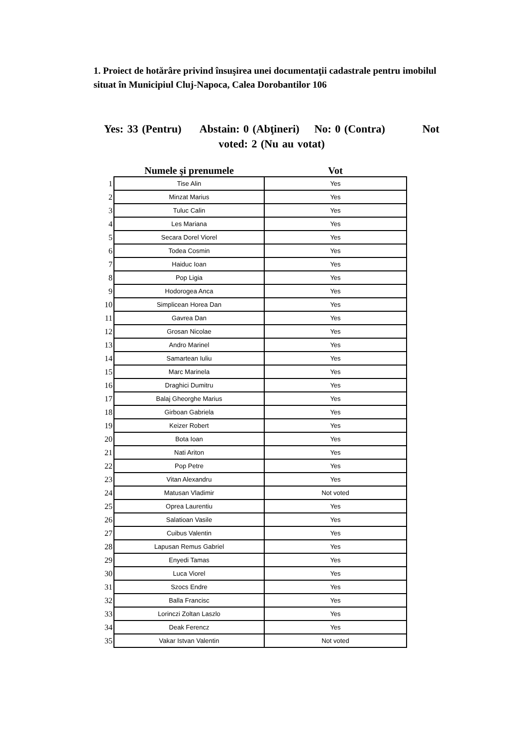1. Proiect de hotărâre privind însuşirea unei documentaţii cadastrale pentru imobilul situat în Municipiul Cluj-Napoca, Calea Dorobantilor 106
Yes: 33 (Pentru) Abstain: 0 (Abţineri) No: 0 (Contra) Not voted: 2 (Nu au votat)
| | Numele şi prenumele | Vot |
| --- | --- | --- |
| 1 | Tise Alin | Yes |
| 2 | Minzat Marius | Yes |
| 3 | Tuluc Calin | Yes |
| 4 | Les Mariana | Yes |
| 5 | Secara Dorel Viorel | Yes |
| 6 | Todea Cosmin | Yes |
| 7 | Haiduc Ioan | Yes |
| 8 | Pop Ligia | Yes |
| 9 | Hodorogea Anca | Yes |
| 10 | Simplicean Horea Dan | Yes |
| 11 | Gavrea Dan | Yes |
| 12 | Grosan Nicolae | Yes |
| 13 | Andro Marinel | Yes |
| 14 | Samartean Iuliu | Yes |
| 15 | Marc Marinela | Yes |
| 16 | Draghici Dumitru | Yes |
| 17 | Balaj Gheorghe Marius | Yes |
| 18 | Girboan Gabriela | Yes |
| 19 | Keizer Robert | Yes |
| 20 | Bota Ioan | Yes |
| 21 | Nati Ariton | Yes |
| 22 | Pop Petre | Yes |
| 23 | Vitan Alexandru | Yes |
| 24 | Matusan Vladimir | Not voted |
| 25 | Oprea Laurentiu | Yes |
| 26 | Salatioan Vasile | Yes |
| 27 | Cuibus Valentin | Yes |
| 28 | Lapusan Remus Gabriel | Yes |
| 29 | Enyedi Tamas | Yes |
| 30 | Luca Viorel | Yes |
| 31 | Szocs Endre | Yes |
| 32 | Balla Francisc | Yes |
| 33 | Lorinczi Zoltan Laszlo | Yes |
| 34 | Deak Ferencz | Yes |
| 35 | Vakar Istvan Valentin | Not voted |